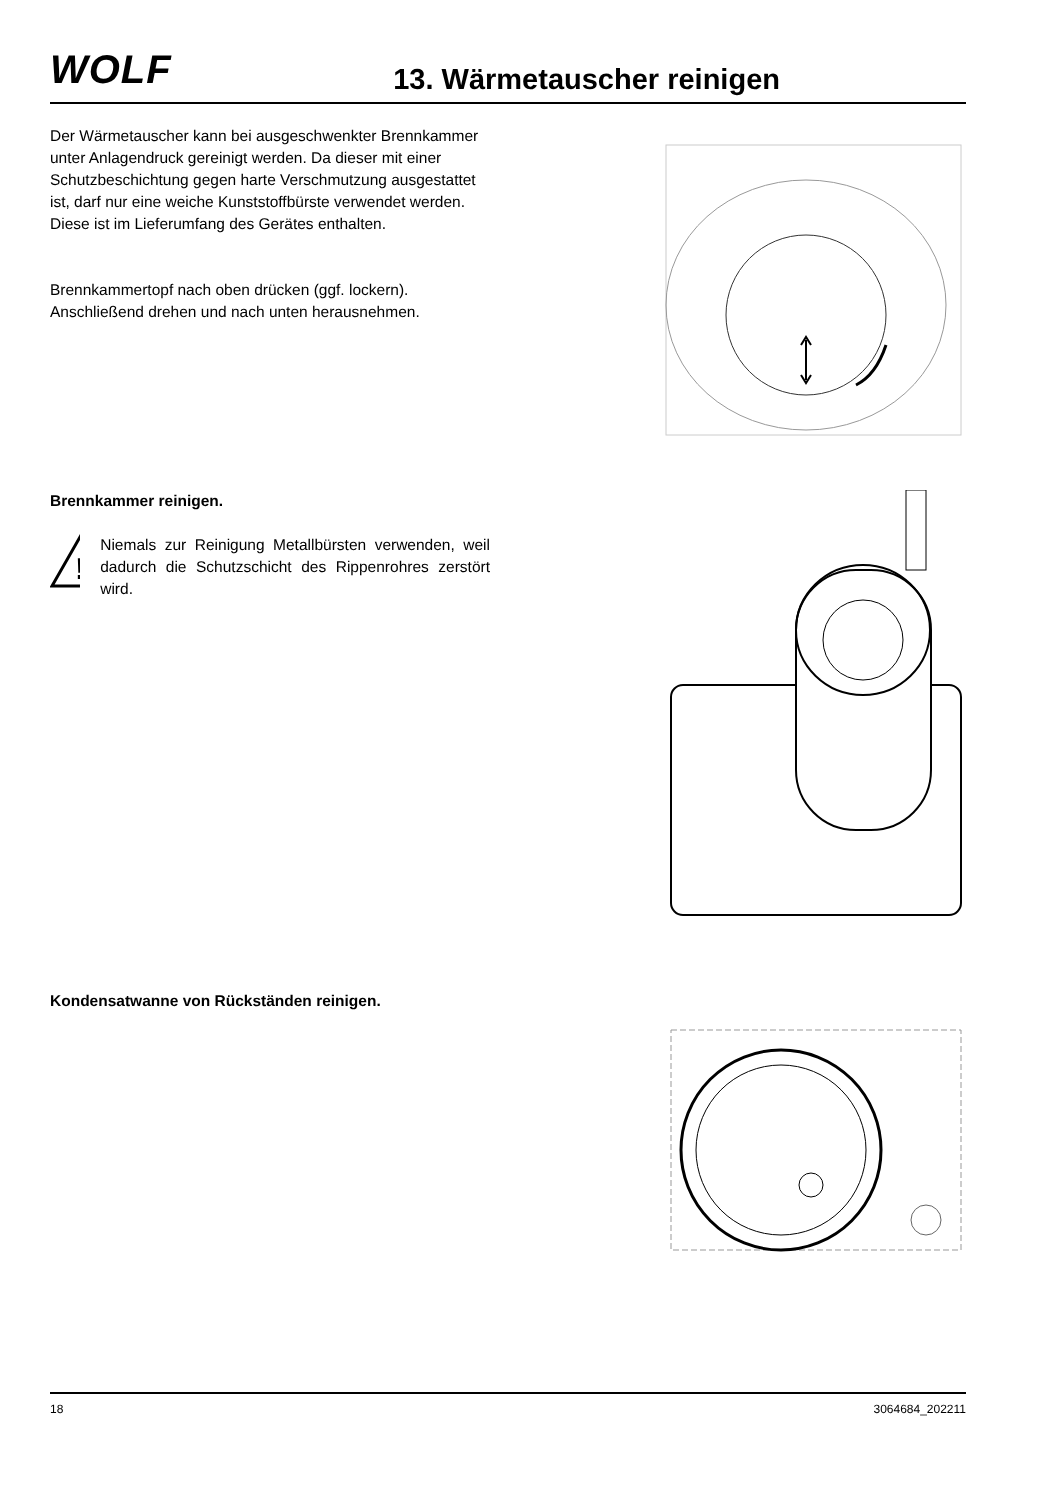WOLF
13. Wärmetauscher reinigen
Der Wärmetauscher kann bei ausgeschwenkter Brennkammer unter Anlagendruck gereinigt werden. Da dieser mit einer Schutzbeschichtung gegen harte Verschmutzung ausgestattet ist, darf nur eine weiche Kunststoffbürste verwendet werden.
Diese ist im Lieferumfang des Gerätes enthalten.
Brennkammertopf nach oben drücken (ggf. lockern).
Anschließend drehen und nach unten herausnehmen.
Brennkammer reinigen.
!
Niemals zur Reinigung Metallbürsten verwenden, weil dadurch die Schutzschicht des Rippenrohres zerstört wird.
Kondensatwanne von Rückständen reinigen.
18 3064684_202211